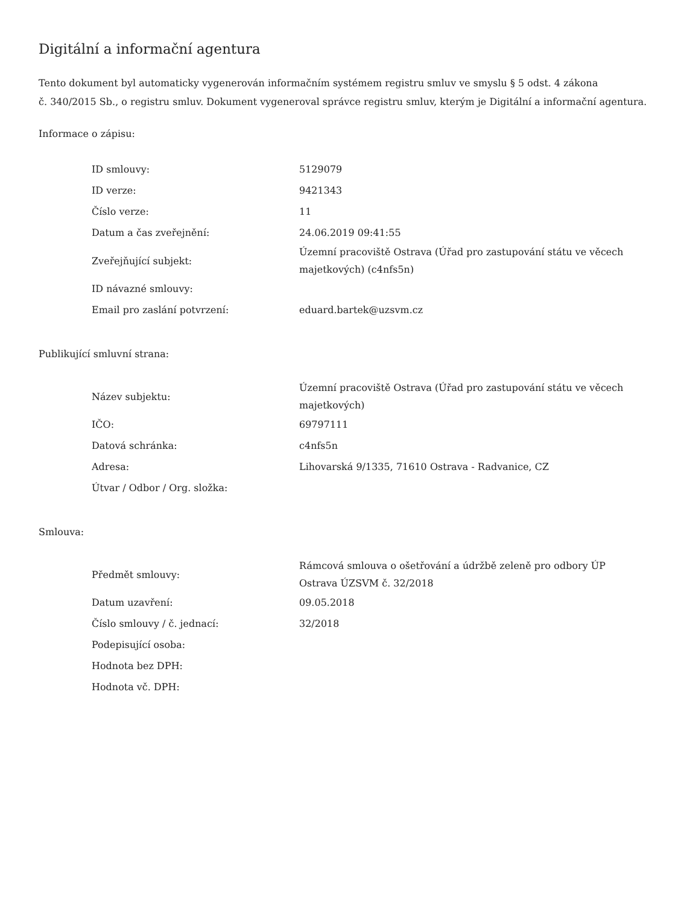Digitální a informační agentura
Tento dokument byl automaticky vygenerován informačním systémem registru smluv ve smyslu § 5 odst. 4 zákona
č. 340/2015 Sb., o registru smluv. Dokument vygeneroval správce registru smluv, kterým je Digitální a informační agentura.
Informace o zápisu:
| ID smlouvy: | 5129079 |
| ID verze: | 9421343 |
| Číslo verze: | 11 |
| Datum a čas zveřejnění: | 24.06.2019 09:41:55 |
| Zveřejňující subjekt: | Územní pracoviště Ostrava (Úřad pro zastupování státu ve věcech majetkových) (c4nfs5n) |
| ID návazné smlouvy: | |
| Email pro zaslání potvrzení: | eduard.bartek@uzsvm.cz |
Publikující smluvní strana:
| Název subjektu: | Územní pracoviště Ostrava (Úřad pro zastupování státu ve věcech majetkových) |
| IČO: | 69797111 |
| Datová schránka: | c4nfs5n |
| Adresa: | Lihovarská 9/1335, 71610 Ostrava - Radvanice, CZ |
| Útvar / Odbor / Org. složka: | |
Smlouva:
| Předmět smlouvy: | Rámcová smlouva o ošetřování a údržbě zeleně pro odbory ÚP Ostrava ÚZSVM č. 32/2018 |
| Datum uzavření: | 09.05.2018 |
| Číslo smlouvy / č. jednací: | 32/2018 |
| Podepisující osoba: | |
| Hodnota bez DPH: | |
| Hodnota vč. DPH: | |